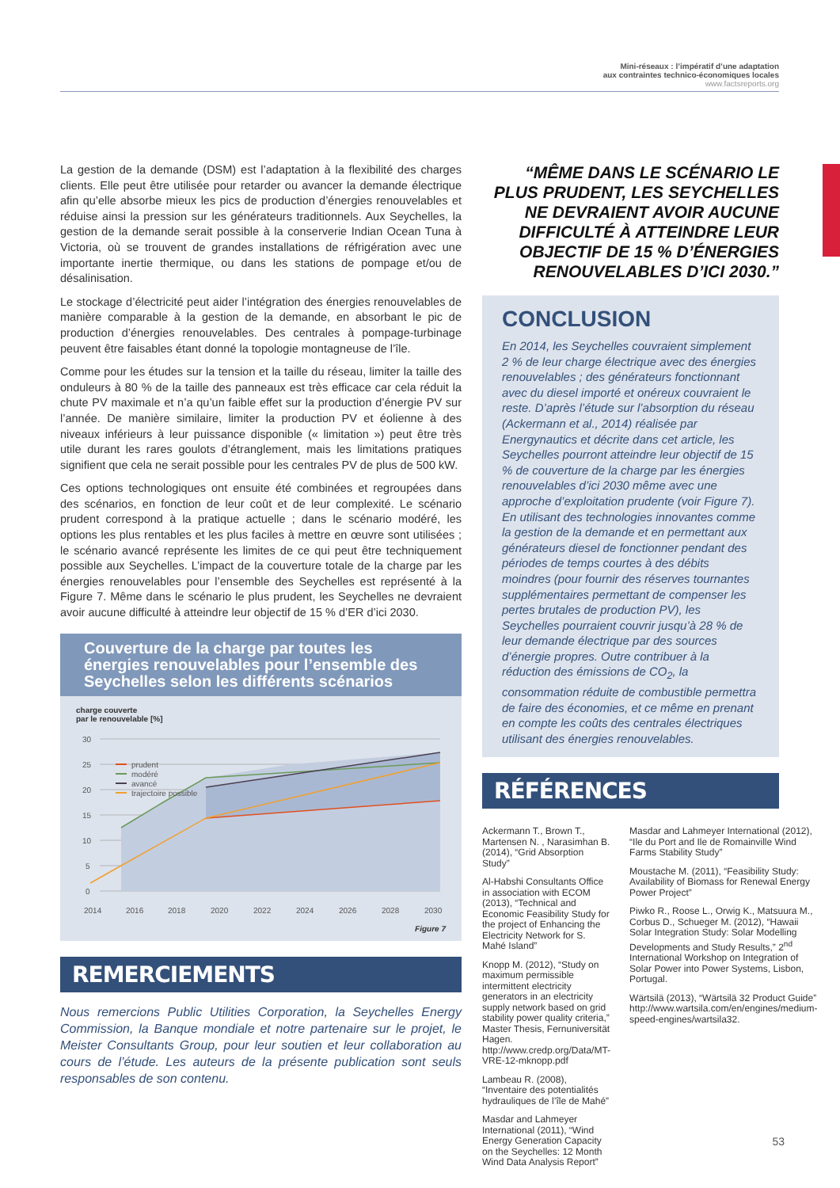Mini-réseaux : l’impératif d’une adaptation
aux contraintes technico-économiques locales
www.factsreports.org
La gestion de la demande (DSM) est l’adaptation à la flexibilité des charges clients. Elle peut être utilisée pour retarder ou avancer la demande électrique afin qu’elle absorbe mieux les pics de production d’énergies renouvelables et réduise ainsi la pression sur les générateurs traditionnels. Aux Seychelles, la gestion de la demande serait possible à la conserverie Indian Ocean Tuna à Victoria, où se trouvent de grandes installations de réfrigération avec une importante inertie thermique, ou dans les stations de pompage et/ou de désalinisation.
Le stockage d’électricité peut aider l’intégration des énergies renouvelables de manière comparable à la gestion de la demande, en absorbant le pic de production d’énergies renouvelables. Des centrales à pompage-turbinage peuvent être faisables étant donné la topologie montagneuse de l’île.
Comme pour les études sur la tension et la taille du réseau, limiter la taille des onduleurs à 80 % de la taille des panneaux est très efficace car cela réduit la chute PV maximale et n’a qu’un faible effet sur la production d’énergie PV sur l’année. De manière similaire, limiter la production PV et éolienne à des niveaux inférieurs à leur puissance disponible (« limitation ») peut être très utile durant les rares goulots d’étranglement, mais les limitations pratiques signifient que cela ne serait possible pour les centrales PV de plus de 500 kW.
Ces options technologiques ont ensuite été combinées et regroupées dans des scénarios, en fonction de leur coût et de leur complexité. Le scénario prudent correspond à la pratique actuelle ; dans le scénario modéré, les options les plus rentables et les plus faciles à mettre en œuvre sont utilisées ; le scénario avancé représente les limites de ce qui peut être techniquement possible aux Seychelles. L’impact de la couverture totale de la charge par les énergies renouvelables pour l’ensemble des Seychelles est représenté à la Figure 7. Même dans le scénario le plus prudent, les Seychelles ne devraient avoir aucune difficulté à atteindre leur objectif de 15 % d’ER d’ici 2030.
Couverture de la charge par toutes les énergies renouvelables pour l’ensemble des Seychelles selon les différents scénarios
charge couverte
par le renouvelable [%]
30
25
20
15
10
5
0
2014
2016
2018
2020
2022
2024
2026
2028
2030
prudent
modéré
avancé
trajectoire possible
Figure 7
REMERCIEMENTS
Nous remercions Public Utilities Corporation, la Seychelles Energy Commission, la Banque mondiale et notre partenaire sur le projet, le Meister Consultants Group, pour leur soutien et leur collaboration au cours de l’étude. Les auteurs de la présente publication sont seuls responsables de son contenu.
“MÊME DANS LE SCÉNARIO LE PLUS PRUDENT, LES SEYCHELLES NE DEVRAIENT AVOIR AUCUNE DIFFICULTÉ À ATTEINDRE LEUR OBJECTIF DE 15 % D’ÉNERGIES RENOUVELABLES D’ICI 2030.”
CONCLUSION
En 2014, les Seychelles couvraient simplement 2 % de leur charge électrique avec des énergies renouvelables ; des générateurs fonctionnant avec du diesel importé et onéreux couvraient le reste. D’après l’étude sur l’absorption du réseau (Ackermann et al., 2014) réalisée par Energynautics et décrite dans cet article, les Seychelles pourront atteindre leur objectif de 15 % de couverture de la charge par les énergies renouvelables d’ici 2030 même avec une approche d’exploitation prudente (voir Figure 7). En utilisant des technologies innovantes comme la gestion de la demande et en permettant aux générateurs diesel de fonctionner pendant des périodes de temps courtes à des débits moindres (pour fournir des réserves tournantes supplémentaires permettant de compenser les pertes brutales de production PV), les Seychelles pourraient couvrir jusqu’à 28 % de leur demande électrique par des sources d’énergie propres. Outre contribuer à la réduction des émissions de CO<sub>2</sub>, la consommation réduite de combustible permettra de faire des économies, et ce même en prenant en compte les coûts des centrales électriques utilisant des énergies renouvelables.
RÉFÉRENCES
Ackermann T., Brown T., Martensen N. , Narasimhan B. (2014), “Grid Absorption Study”
Al-Habshi Consultants Office in association with ECOM (2013), “Technical and Economic Feasibility Study for the project of Enhancing the Electricity Network for S. Mahé Island”
Knopp M. (2012), “Study on maximum permissible intermittent electricity generators in an electricity supply network based on grid stability power quality criteria,” Master Thesis, Fernuniversität Hagen. http://www.credp.org/Data/MT-VRE-12-mknopp.pdf
Lambeau R. (2008), “Inventaire des potentialités hydrauliques de l’île de Mahé”
Masdar and Lahmeyer International (2011), “Wind Energy Generation Capacity on the Seychelles: 12 Month Wind Data Analysis Report”
Masdar and Lahmeyer International (2012), “Ile du Port and Ile de Romainville Wind Farms Stability Study”
Moustache M. (2011), “Feasibility Study: Availability of Biomass for Renewal Energy Power Project”
Piwko R., Roose L., Orwig K., Matsuura M., Corbus D., Schueger M. (2012), “Hawaii Solar Integration Study: Solar Modelling Developments and Study Results,” 2<sup>nd</sup> International Workshop on Integration of Solar Power into Power Systems, Lisbon, Portugal.
Wärtsilä (2013), “Wärtsilä 32 Product Guide” http://www.wartsila.com/en/engines/medium-speed-engines/wartsila32.
53